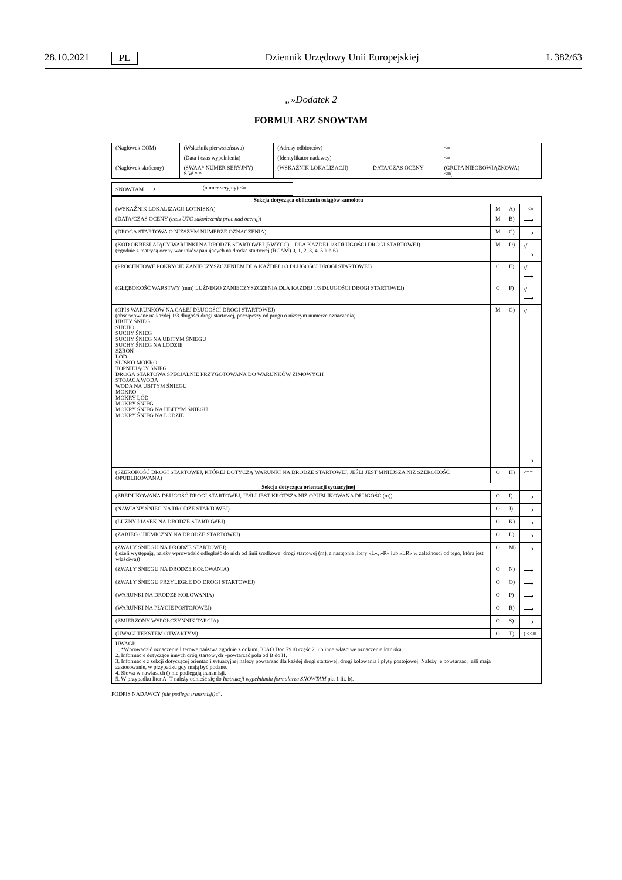28.10.2021 PL Dziennik Urzędowy Unii Europejskiej L 382/63
„»Dodatek 2
FORMULARZ SNOWTAM
| (Nagłówek COM) | (Wskaźnik pierwszeństwa) | (Adresy odbiorców) | | <≡ |
| | (Data i czas wypełnienia) | (Identyfikator nadawcy) | | <≡ |
| (Nagłówek skrócony) | (SWAA* NUMER SERYJNY) S W * * | (WSKAŹNIK LOKALIZACJI) | DATA/CZAS OCENY | (GRUPA NIEOBOWIĄZKOWA) <≡( |
| SNOWTAM ⟶ | (numer seryjny) <≡ |
| Sekcja dotycząca obliczania osiągów samolotu | | | |
| (WSKAŹNIK LOKALIZACJI LOTNISKA) | M | A) | <≡ |
| (DATA/CZAS OCENY (czas UTC zakończenia prac nad oceną) ) | M | B) | ⟶ |
| (DROGA STARTOWA O NIŻSZYM NUMERZE OZNACZENIA) | M | C) | ⟶ |
| (KOD OKREŚLAJĄCY WARUNKI NA DRODZE STARTOWEJ (RWYCC) – DLA KAŻDEJ 1/3 DŁUGOŚCI DROGI STARTOWEJ) (zgodnie z matrycą oceny warunków panujących na drodze startowej (RCAM) 0, 1, 2, 3, 4, 5 lub 6) | M | D) | // ⟶ |
| (PROCENTOWE POKRYCIE ZANIECZYSZCZENIEM DLA KAŻDEJ 1/3 DŁUGOŚCI DROGI STARTOWEJ) | C | E) | // ⟶ |
| (GŁĘBOKOŚĆ WARSTWY (mm) LUŹNEGO ZANIECZYSZCZENIA DLA KAŻDEJ 1/3 DŁUGOŚCI DROGI STARTOWEJ) | C | F) | // ⟶ |
| (OPIS WARUNKÓW NA CAŁEJ DŁUGOŚCI DROGI STARTOWEJ) (obserwowane na każdej 1/3 długości drogi startowej, począwszy od progu o niższym numerze oznaczenia) UBITY ŚNIEG SUCHO SUCHY ŚNIEG SUCHY ŚNIEG NA UBITYM ŚNIEGU SUCHY ŚNIEG NA LODZIE SZRON LÓD ŚLISKO MOKRO TOPNIEJĄCY ŚNIEG DROGA STARTOWA SPECJALNIE PRZYGOTOWANA DO WARUNKÓW ZIMOWYCH STOJĄCA WODA WODA NA UBITYM ŚNIEGU MOKRO MOKRY LÓD MOKRY ŚNIEG MOKRY ŚNIEG NA UBITYM ŚNIEGU MOKRY ŚNIEG NA LODZIE | M | G) | // ⟶ |
| (SZEROKOŚĆ DROGI STARTOWEJ, KTÓREJ DOTYCZĄ WARUNKI NA DRODZE STARTOWEJ, JEŚLI JEST MNIEJSZA NIŻ SZEROKOŚĆ OPUBLIKOWANA) | O | H) | <≡≡ |
| Sekcja dotycząca orientacji sytuacyjnej | | | |
| (ZREDUKOWANA DŁUGOŚĆ DROGI STARTOWEJ, JEŚLI JEST KRÓTSZA NIŻ OPUBLIKOWANA DŁUGOŚĆ (m)) | O | I) | ⟶ |
| (NAWIANY ŚNIEG NA DRODZE STARTOWEJ) | O | J) | ⟶ |
| (LUŹNY PIASEK NA DRODZE STARTOWEJ) | O | K) | ⟶ |
| (ZABIEG CHEMICZNY NA DRODZE STARTOWEJ) | O | L) | ⟶ |
| (ZWAŁY ŚNIEGU NA DRODZE STARTOWEJ) (jeżeli występują, należy wprowadzić odległość do nich od linii środkowej drogi startowej (m), a następnie litery »L«, »R« lub »LR« w zależności od tego, która jest właściwa)) | O | M) | ⟶ |
| (ZWAŁY ŚNIEGU NA DRODZE KOŁOWANIA) | O | N) | ⟶ |
| (ZWAŁY ŚNIEGU PRZYLEGŁE DO DROGI STARTOWEJ) | O | O) | ⟶ |
| (WARUNKI NA DRODZE KOŁOWANIA) | O | P) | ⟶ |
| (WARUNKI NA PŁYCIE POSTOJOWEJ) | O | R) | ⟶ |
| (ZMIERZONY WSPÓŁCZYNNIK TARCIA) | O | S) | ⟶ |
| (UWAGI TEKSTEM OTWARTYM) | O | T) | ) <<≡ |
| UWAGI: 1. *Wprowadzić oznaczenie literowe państwa zgodnie z dokum. ICAO Doc 7910 część 2 lub inne właściwe oznaczenie lotniska. 2. Informacje dotyczące innych dróg startowych –powtarzać pola od B do H. 3. Informacje z sekcji dotyczącej orientacji sytuacyjnej należy powtarzać dla każdej drogi startowej, drogi kołowania i płyty postojowej. Należy je powtarzać, jeśli mają zastosowanie, w przypadku gdy mają być podane. 4. Słowa w nawiasach () nie podlegają transmisji. 5. W przypadku liter A–T należy odnieść się do Instrukcji wypełniania formularza SNOWTAM pkt 1 lit. b). | | | |
PODPIS NADAWCY (nie podlega transmisji)«”.